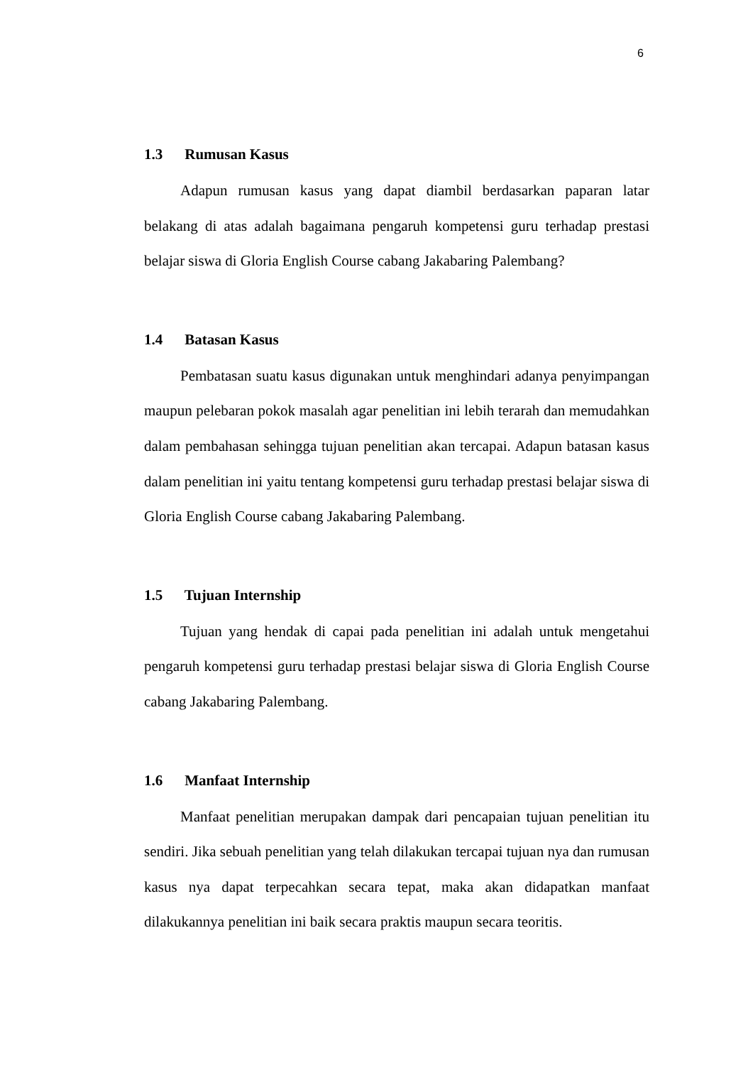6
1.3 Rumusan Kasus
Adapun rumusan kasus yang dapat diambil berdasarkan paparan latar belakang di atas adalah bagaimana pengaruh kompetensi guru terhadap prestasi belajar siswa di Gloria English Course cabang Jakabaring Palembang?
1.4 Batasan Kasus
Pembatasan suatu kasus digunakan untuk menghindari adanya penyimpangan maupun pelebaran pokok masalah agar penelitian ini lebih terarah dan memudahkan dalam pembahasan sehingga tujuan penelitian akan tercapai. Adapun batasan kasus dalam penelitian ini yaitu tentang kompetensi guru terhadap prestasi belajar siswa di Gloria English Course cabang Jakabaring Palembang.
1.5 Tujuan Internship
Tujuan yang hendak di capai pada penelitian ini adalah untuk mengetahui pengaruh kompetensi guru terhadap prestasi belajar siswa di Gloria English Course cabang Jakabaring Palembang.
1.6 Manfaat Internship
Manfaat penelitian merupakan dampak dari pencapaian tujuan penelitian itu sendiri. Jika sebuah penelitian yang telah dilakukan tercapai tujuan nya dan rumusan kasus nya dapat terpecahkan secara tepat, maka akan didapatkan manfaat dilakukannya penelitian ini baik secara praktis maupun secara teoritis.